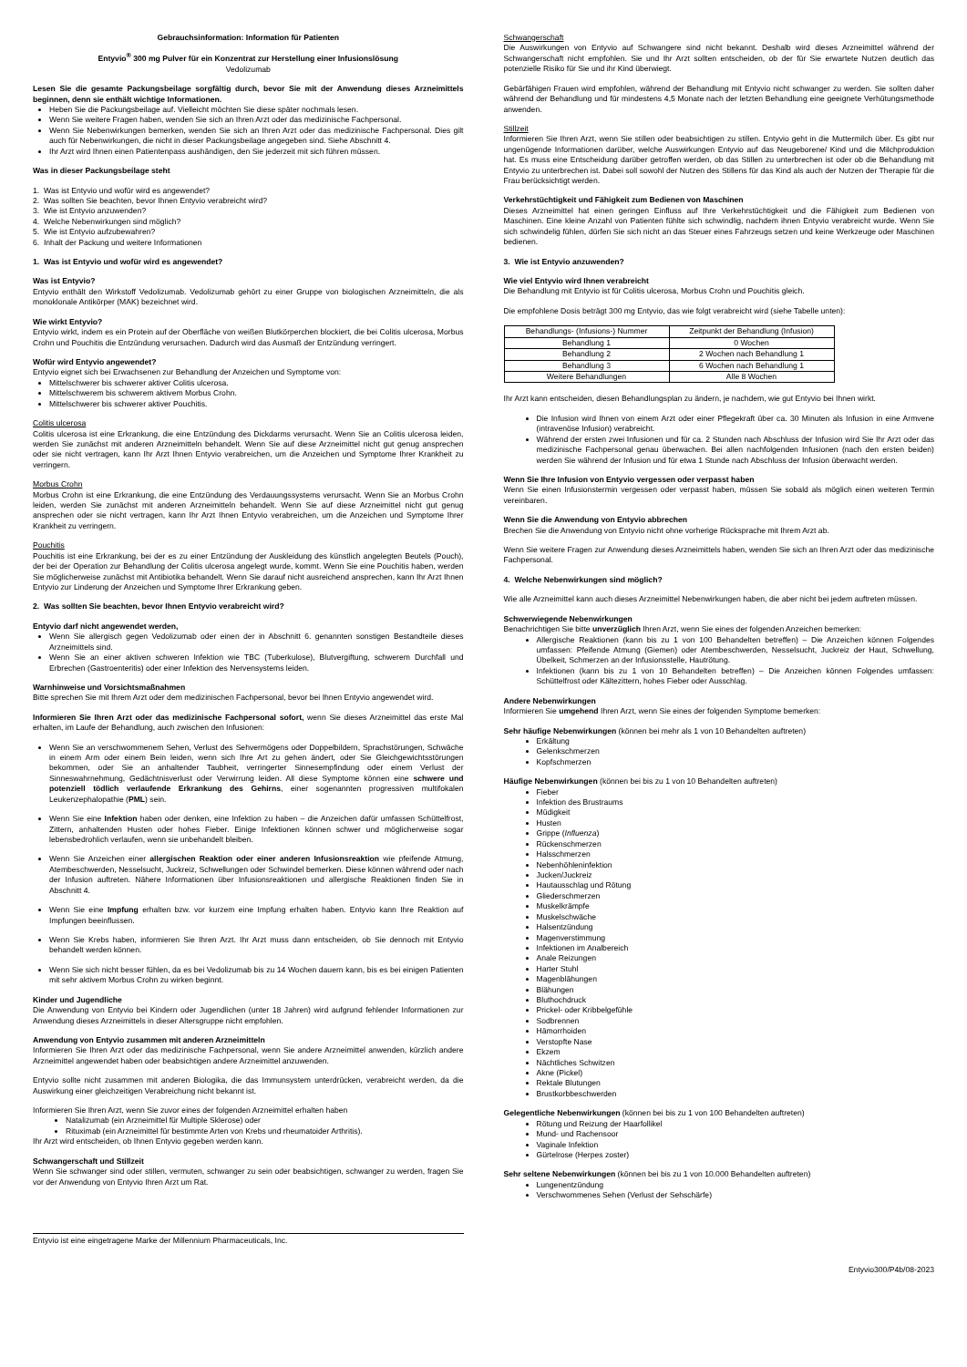Gebrauchsinformation: Information für Patienten
Entyvio<sup>®</sup> 300 mg Pulver für ein Konzentrat zur Herstellung einer Infusionslösung
Vedolizumab
Lesen Sie die gesamte Packungsbeilage sorgfältig durch, bevor Sie mit der Anwendung dieses Arzneimittels beginnen, denn sie enthält wichtige Informationen.
Heben Sie die Packungsbeilage auf. Vielleicht möchten Sie diese später nochmals lesen.
Wenn Sie weitere Fragen haben, wenden Sie sich an Ihren Arzt oder das medizinische Fachpersonal.
Wenn Sie Nebenwirkungen bemerken, wenden Sie sich an Ihren Arzt oder das medizinische Fachpersonal. Dies gilt auch für Nebenwirkungen, die nicht in dieser Packungsbeilage angegeben sind. Siehe Abschnitt 4.
Ihr Arzt wird Ihnen einen Patientenpass aushändigen, den Sie jederzeit mit sich führen müssen.
Was in dieser Packungsbeilage steht
1. Was ist Entyvio und wofür wird es angewendet?
2. Was sollten Sie beachten, bevor Ihnen Entyvio verabreicht wird?
3. Wie ist Entyvio anzuwenden?
4. Welche Nebenwirkungen sind möglich?
5. Wie ist Entyvio aufzubewahren?
6. Inhalt der Packung und weitere Informationen
1. Was ist Entyvio und wofür wird es angewendet?
Was ist Entyvio?
Entyvio enthält den Wirkstoff Vedolizumab. Vedolizumab gehört zu einer Gruppe von biologischen Arzneimitteln, die als monoklonale Antikörper (MAK) bezeichnet wird.
Wie wirkt Entyvio?
Entyvio wirkt, indem es ein Protein auf der Oberfläche von weißen Blutkörperchen blockiert, die bei Colitis ulcerosa, Morbus Crohn und Pouchitis die Entzündung verursachen. Dadurch wird das Ausmaß der Entzündung verringert.
Wofür wird Entyvio angewendet?
Entyvio eignet sich bei Erwachsenen zur Behandlung der Anzeichen und Symptome von:
Mittelschwerer bis schwerer aktiver Colitis ulcerosa.
Mittelschwerem bis schwerem aktivem Morbus Crohn.
Mittelschwerer bis schwerer aktiver Pouchitis.
Colitis ulcerosa
Colitis ulcerosa ist eine Erkrankung, die eine Entzündung des Dickdarms verursacht. Wenn Sie an Colitis ulcerosa leiden, werden Sie zunächst mit anderen Arzneimitteln behandelt. Wenn Sie auf diese Arzneimittel nicht gut genug ansprechen oder sie nicht vertragen, kann Ihr Arzt Ihnen Entyvio verabreichen, um die Anzeichen und Symptome Ihrer Krankheit zu verringern.
Morbus Crohn
Morbus Crohn ist eine Erkrankung, die eine Entzündung des Verdauungssystems verursacht. Wenn Sie an Morbus Crohn leiden, werden Sie zunächst mit anderen Arzneimitteln behandelt. Wenn Sie auf diese Arzneimittel nicht gut genug ansprechen oder sie nicht vertragen, kann Ihr Arzt Ihnen Entyvio verabreichen, um die Anzeichen und Symptome Ihrer Krankheit zu verringern.
Pouchitis
Pouchitis ist eine Erkrankung, bei der es zu einer Entzündung der Auskleidung des künstlich angelegten Beutels (Pouch), der bei der Operation zur Behandlung der Colitis ulcerosa angelegt wurde, kommt. Wenn Sie eine Pouchitis haben, werden Sie möglicherweise zunächst mit Antibiotika behandelt. Wenn Sie darauf nicht ausreichend ansprechen, kann Ihr Arzt Ihnen Entyvio zur Linderung der Anzeichen und Symptome Ihrer Erkrankung geben.
2. Was sollten Sie beachten, bevor Ihnen Entyvio verabreicht wird?
Entyvio darf nicht angewendet werden,
Wenn Sie allergisch gegen Vedolizumab oder einen der in Abschnitt 6. genannten sonstigen Bestandteile dieses Arzneimittels sind.
Wenn Sie an einer aktiven schweren Infektion wie TBC (Tuberkulose), Blutvergiftung, schwerem Durchfall und Erbrechen (Gastroenteritis) oder einer Infektion des Nervensystems leiden.
Warnhinweise und Vorsichtsmaßnahmen
Bitte sprechen Sie mit Ihrem Arzt oder dem medizinischen Fachpersonal, bevor bei Ihnen Entyvio angewendet wird.
Informieren Sie Ihren Arzt oder das medizinische Fachpersonal sofort, wenn Sie dieses Arzneimittel das erste Mal erhalten, im Laufe der Behandlung, auch zwischen den Infusionen:
Wenn Sie an verschwommenem Sehen, Verlust des Sehvermögens oder Doppelbildern, Sprachstörungen, Schwäche in einem Arm oder einem Bein leiden, wenn sich Ihre Art zu gehen ändert, oder Sie Gleichgewichtsstörungen bekommen, oder Sie an anhaltender Taubheit, verringerter Sinnesempfindung oder einem Verlust der Sinneswahrnehmung, Gedächtnisverlust oder Verwirrung leiden. All diese Symptome können eine schwere und potenziell tödlich verlaufende Erkrankung des Gehirns, einer sogenannten progressiven multifokalen Leukenzephalopathie (PML) sein.
Wenn Sie eine Infektion haben oder denken, eine Infektion zu haben – die Anzeichen dafür umfassen Schüttelfrost, Zittern, anhaltenden Husten oder hohes Fieber. Einige Infektionen können schwer und möglicherweise sogar lebensbedrohlich verlaufen, wenn sie unbehandelt bleiben.
Wenn Sie Anzeichen einer allergischen Reaktion oder einer anderen Infusionsreaktion wie pfeifende Atmung, Atembeschwerden, Nesselsucht, Juckreiz, Schwellungen oder Schwindel bemerken. Diese können während oder nach der Infusion auftreten. Nähere Informationen über Infusionsreaktionen und allergische Reaktionen finden Sie in Abschnitt 4.
Wenn Sie eine Impfung erhalten bzw. vor kurzem eine Impfung erhalten haben. Entyvio kann Ihre Reaktion auf Impfungen beeinflussen.
Wenn Sie Krebs haben, informieren Sie Ihren Arzt. Ihr Arzt muss dann entscheiden, ob Sie dennoch mit Entyvio behandelt werden können.
Wenn Sie sich nicht besser fühlen, da es bei Vedolizumab bis zu 14 Wochen dauern kann, bis es bei einigen Patienten mit sehr aktivem Morbus Crohn zu wirken beginnt.
Kinder und Jugendliche
Die Anwendung von Entyvio bei Kindern oder Jugendlichen (unter 18 Jahren) wird aufgrund fehlender Informationen zur Anwendung dieses Arzneimittels in dieser Altersgruppe nicht empfohlen.
Anwendung von Entyvio zusammen mit anderen Arzneimitteln
Informieren Sie Ihren Arzt oder das medizinische Fachpersonal, wenn Sie andere Arzneimittel anwenden, kürzlich andere Arzneimittel angewendet haben oder beabsichtigen andere Arzneimittel anzuwenden.
Entyvio sollte nicht zusammen mit anderen Biologika, die das Immunsystem unterdrücken, verabreicht werden, da die Auswirkung einer gleichzeitigen Verabreichung nicht bekannt ist.
Informieren Sie Ihren Arzt, wenn Sie zuvor eines der folgenden Arzneimittel erhalten haben
Natalizumab (ein Arzneimittel für Multiple Sklerose) oder
Rituximab (ein Arzneimittel für bestimmte Arten von Krebs und rheumatoider Arthritis).
Ihr Arzt wird entscheiden, ob Ihnen Entyvio gegeben werden kann.
Schwangerschaft und Stillzeit
Wenn Sie schwanger sind oder stillen, vermuten, schwanger zu sein oder beabsichtigen, schwanger zu werden, fragen Sie vor der Anwendung von Entyvio Ihren Arzt um Rat.
Entyvio ist eine eingetragene Marke der Millennium Pharmaceuticals, Inc.
Schwangerschaft
Die Auswirkungen von Entyvio auf Schwangere sind nicht bekannt. Deshalb wird dieses Arzneimittel während der Schwangerschaft nicht empfohlen. Sie und Ihr Arzt sollten entscheiden, ob der für Sie erwartete Nutzen deutlich das potenzielle Risiko für Sie und ihr Kind überwiegt.
Gebärfähigen Frauen wird empfohlen, während der Behandlung mit Entyvio nicht schwanger zu werden. Sie sollten daher während der Behandlung und für mindestens 4,5 Monate nach der letzten Behandlung eine geeignete Verhütungsmethode anwenden.
Stillzeit
Informieren Sie Ihren Arzt, wenn Sie stillen oder beabsichtigen zu stillen. Entyvio geht in die Muttermilch über. Es gibt nur ungenügende Informationen darüber, welche Auswirkungen Entyvio auf das Neugeborene/ Kind und die Milchproduktion hat. Es muss eine Entscheidung darüber getroffen werden, ob das Stillen zu unterbrechen ist oder ob die Behandlung mit Entyvio zu unterbrechen ist. Dabei soll sowohl der Nutzen des Stillens für das Kind als auch der Nutzen der Therapie für die Frau berücksichtigt werden.
Verkehrstüchtigkeit und Fähigkeit zum Bedienen von Maschinen
Dieses Arzneimittel hat einen geringen Einfluss auf Ihre Verkehrstüchtigkeit und die Fähigkeit zum Bedienen von Maschinen. Eine kleine Anzahl von Patienten fühlte sich schwindlig, nachdem ihnen Entyvio verabreicht wurde. Wenn Sie sich schwindelig fühlen, dürfen Sie sich nicht an das Steuer eines Fahrzeugs setzen und keine Werkzeuge oder Maschinen bedienen.
3. Wie ist Entyvio anzuwenden?
Wie viel Entyvio wird Ihnen verabreicht
Die Behandlung mit Entyvio ist für Colitis ulcerosa, Morbus Crohn und Pouchitis gleich.
Die empfohlene Dosis beträgt 300 mg Entyvio, das wie folgt verabreicht wird (siehe Tabelle unten):
| Behandlungs- (Infusions-) Nummer | Zeitpunkt der Behandlung (Infusion) |
| --- | --- |
| Behandlung 1 | 0 Wochen |
| Behandlung 2 | 2 Wochen nach Behandlung 1 |
| Behandlung 3 | 6 Wochen nach Behandlung 1 |
| Weitere Behandlungen | Alle 8 Wochen |
Ihr Arzt kann entscheiden, diesen Behandlungsplan zu ändern, je nachdem, wie gut Entyvio bei Ihnen wirkt.
Die Infusion wird Ihnen von einem Arzt oder einer Pflegekraft über ca. 30 Minuten als Infusion in eine Armvene (intravenöse Infusion) verabreicht.
Während der ersten zwei Infusionen und für ca. 2 Stunden nach Abschluss der Infusion wird Sie Ihr Arzt oder das medizinische Fachpersonal genau überwachen. Bei allen nachfolgenden Infusionen (nach den ersten beiden) werden Sie während der Infusion und für etwa 1 Stunde nach Abschluss der Infusion überwacht werden.
Wenn Sie Ihre Infusion von Entyvio vergessen oder verpasst haben
Wenn Sie einen Infusionstermin vergessen oder verpasst haben, müssen Sie sobald als möglich einen weiteren Termin vereinbaren.
Wenn Sie die Anwendung von Entyvio abbrechen
Brechen Sie die Anwendung von Entyvio nicht ohne vorherige Rücksprache mit Ihrem Arzt ab.
Wenn Sie weitere Fragen zur Anwendung dieses Arzneimittels haben, wenden Sie sich an Ihren Arzt oder das medizinische Fachpersonal.
4. Welche Nebenwirkungen sind möglich?
Wie alle Arzneimittel kann auch dieses Arzneimittel Nebenwirkungen haben, die aber nicht bei jedem auftreten müssen.
Schwerwiegende Nebenwirkungen
Benachrichtigen Sie bitte unverzüglich Ihren Arzt, wenn Sie eines der folgenden Anzeichen bemerken:
Allergische Reaktionen (kann bis zu 1 von 100 Behandelten betreffen) – Die Anzeichen können Folgendes umfassen: Pfeifende Atmung (Giemen) oder Atembeschwerden, Nesselsucht, Juckreiz der Haut, Schwellung, Übelkeit, Schmerzen an der Infusionsstelle, Hautrötung.
Infektionen (kann bis zu 1 von 10 Behandelten betreffen) – Die Anzeichen können Folgendes umfassen: Schüttelfrost oder Kältezittern, hohes Fieber oder Ausschlag.
Andere Nebenwirkungen
Informieren Sie umgehend Ihren Arzt, wenn Sie eines der folgenden Symptome bemerken:
Sehr häufige Nebenwirkungen (können bei mehr als 1 von 10 Behandelten auftreten)
Erkältung
Gelenkschmerzen
Kopfschmerzen
Häufige Nebenwirkungen (können bei bis zu 1 von 10 Behandelten auftreten)
Fieber
Infektion des Brustraums
Müdigkeit
Husten
Grippe (Influenza)
Rückenschmerzen
Halsschmerzen
Nebenhöhleninfektion
Jucken/Juckreiz
Hautausschlag und Rötung
Gliederschmerzen
Muskelkrämpfe
Muskelschwäche
Halsentzündung
Magenverstimmung
Infektionen im Analbereich
Anale Reizungen
Harter Stuhl
Magenblähungen
Blähungen
Bluthochdruck
Prickel- oder Kribbelgefühle
Sodbrennen
Hämorrhoiden
Verstopfte Nase
Ekzem
Nächtliches Schwitzen
Akne (Pickel)
Rektale Blutungen
Brustkorbbeschwerden
Gelegentliche Nebenwirkungen (können bei bis zu 1 von 100 Behandelten auftreten)
Rötung und Reizung der Haarfollikel
Mund- und Rachensoor
Vaginale Infektion
Gürtelrose (Herpes zoster)
Sehr seltene Nebenwirkungen (können bei bis zu 1 von 10.000 Behandelten auftreten)
Lungenentzündung
Verschwommenes Sehen (Verlust der Sehschärfe)
Entyvio300/P4b/08-2023